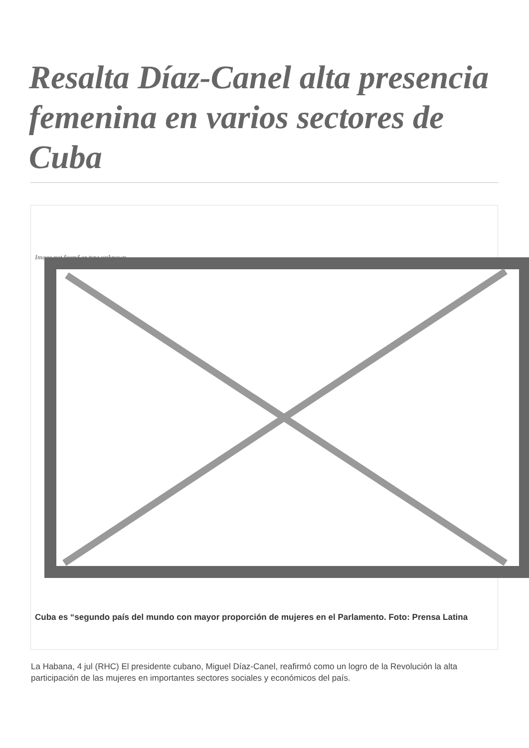Resalta Díaz-Canel alta presencia femenina en varios sectores de Cuba
Image not found or type unknown
Cuba es “segundo país del mundo con mayor proporción de mujeres en el Parlamento. Foto: Prensa Latina
La Habana, 4 jul (RHC) El presidente cubano, Miguel Díaz-Canel, reafirmó como un logro de la Revolución la alta participación de las mujeres en importantes sectores sociales y económicos del país.